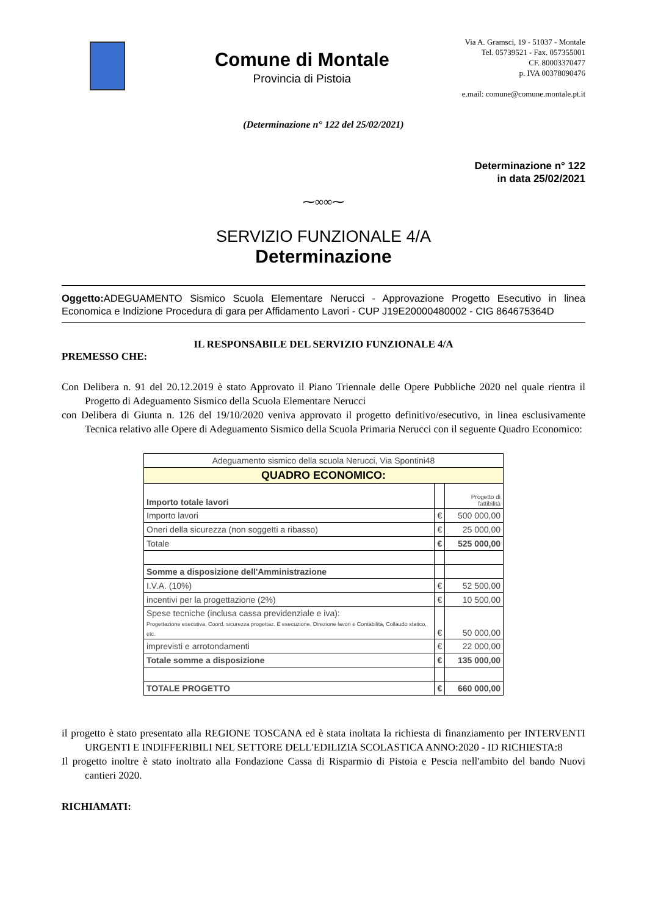Comune di Montale
Provincia di Pistoia
Via A. Gramsci, 19 - 51037 - Montale
Tel. 05739521 - Fax. 057355001
CF. 80003370477
p. IVA 00378090476
e.mail: comune@comune.montale.pt.it
(Determinazione n° 122 del 25/02/2021)
Determinazione n° 122
in data 25/02/2021
⁓∞∞⁓
SERVIZIO FUNZIONALE 4/A
Determinazione
Oggetto: ADEGUAMENTO Sismico Scuola Elementare Nerucci - Approvazione Progetto Esecutivo in linea Economica e Indizione Procedura di gara per Affidamento Lavori - CUP J19E20000480002 - CIG 864675364D
IL RESPONSABILE DEL SERVIZIO FUNZIONALE 4/A
PREMESSO CHE:
Con Delibera n. 91 del 20.12.2019 è stato Approvato il Piano Triennale delle Opere Pubbliche 2020 nel quale rientra il Progetto di Adeguamento Sismico della Scuola Elementare Nerucci
con Delibera di Giunta n. 126 del 19/10/2020 veniva approvato il progetto definitivo/esecutivo, in linea esclusivamente Tecnica relativo alle Opere di Adeguamento Sismico della Scuola Primaria Nerucci con il seguente Quadro Economico:
| Adeguamento sismico della scuola Nerucci, Via Spontini48 | | |
| QUADRO ECONOMICO: | | |
| Importo totale lavori | | Progetto di fattibilità |
| Importo lavori | € | 500 000,00 |
| Oneri della sicurezza (non soggetti a ribasso) | € | 25 000,00 |
| Totale | € | 525 000,00 |
| Somme a disposizione dell'Amministrazione | | |
| I.V.A. (10%) | € | 52 500,00 |
| incentivi per la progettazione (2%) | € | 10 500,00 |
| Spese tecniche (inclusa cassa previdenziale e iva): Progettazione esecutiva, Coord. sicurezza progettaz. E esecuzione, Direzione lavori e Contabilità, Collaudo statico, etc. | € | 50 000,00 |
| imprevisti e arrotondamenti | € | 22 000,00 |
| Totale somme a disposizione | € | 135 000,00 |
| TOTALE PROGETTO | € | 660 000,00 |
il progetto è stato presentato alla REGIONE TOSCANA ed è stata inoltata la richiesta di finanziamento per INTERVENTI URGENTI E INDIFFERIBILI NEL SETTORE DELL'EDILIZIA SCOLASTICA ANNO:2020 - ID RICHIESTA:8
Il progetto inoltre è stato inoltrato alla Fondazione Cassa di Risparmio di Pistoia e Pescia nell'ambito del bando Nuovi cantieri 2020.
RICHIAMATI: